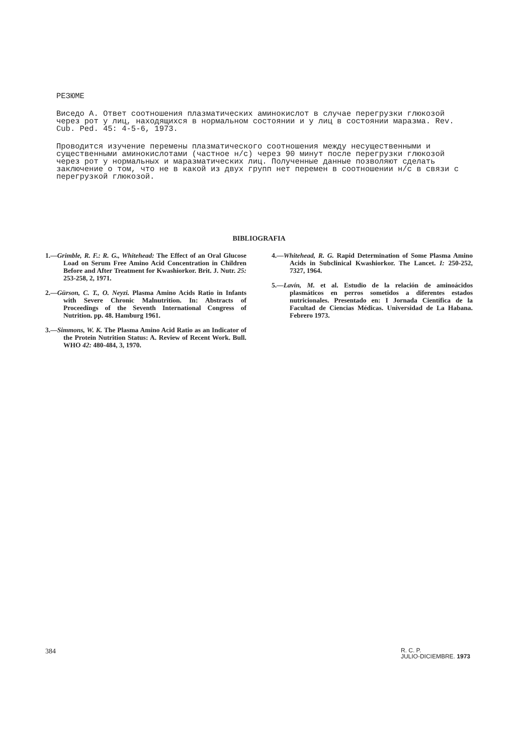РЕЗЮМЕ
Виcедо А. Ответ соотношения плазматических аминокислот в случае перегрузки глюкозой через рот у лиц, находящихся в нормальном состоянии и у лиц в состоянии маразма. Rev. Cub. Ped. 45: 4-5-6, 1973.
Проводится изучение перемены плазматического соотношения между несущественными и существенными аминокислотами (частное н/с) через 90 минут после перегрузки глюкозой через рот у нормальных и маразматических лиц. Полученные данные позволяют сделать заключение о том, что не в какой из двух групп нет перемен в соотношении н/с в связи с перегрузкой глюкозой.
BIBLIOGRAFIA
1.—Grimble, R. F.: R. G., Whitehead: The Effect of an Oral Glucose Load on Serum Free Amino Acid Concentration in Children Before and After Treatment for Kwashiorkor. Brit. J. Nutr. 25: 253-258, 2, 1971.
2.—Gürson, C. T., O. Neyzi. Plasma Amino Acids Ratio in Infants with Severe Chronic Malnutrition. In: Abstracts of Proceedings of the Seventh International Congress of Nutrition. pp. 48. Hamburg 1961.
3.—Simmons, W. K. The Plasma Amino Acid Ratio as an Indicator of the Protein Nutrition Status: A. Review of Recent Work. Bull. WHO 42: 480-484, 3, 1970.
4.—Whitehead, R. G. Rapid Determination of Some Plasma Amino Acids in Subclinical Kwashiorkor. The Lancet. I: 250-252, 7327, 1964.
5.—Lavín, M. et al. Estudio de la relación de aminoácidos plasmáticos en perros sometidos a diferentes estados nutricionales. Presentado en: I Jornada Científica de la Facultad de Ciencias Médicas. Universidad de La Habana. Febrero 1973.
384
R. C. P.
JULIO-DICIEMBRE. 1973